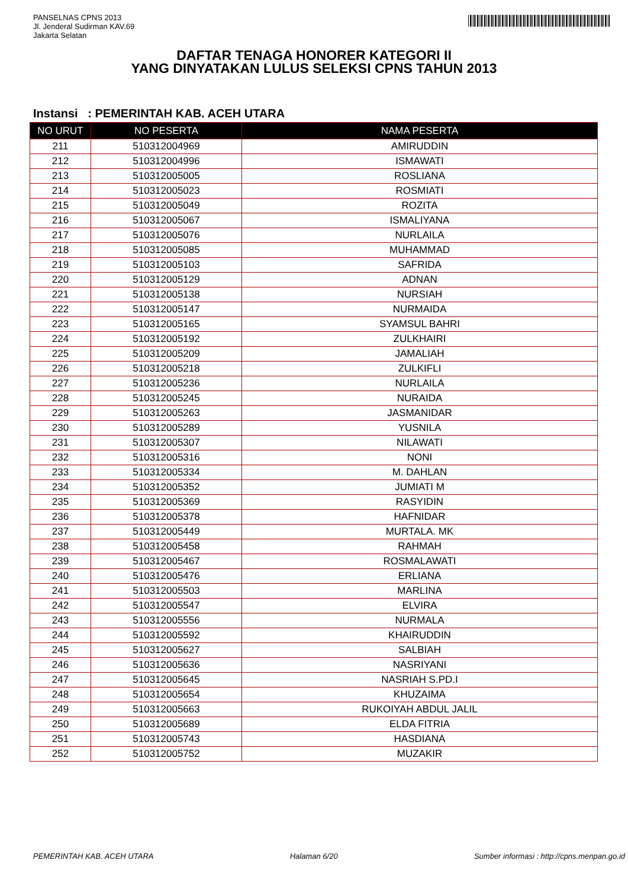PANSELNAS CPNS 2013
Jl. Jenderal Sudirman KAV.69
Jakarta Selatan
DAFTAR TENAGA HONORER KATEGORI II
YANG DINYATAKAN LULUS SELEKSI CPNS TAHUN 2013
Instansi : PEMERINTAH KAB. ACEH UTARA
| NO URUT | NO PESERTA | NAMA PESERTA |
| --- | --- | --- |
| 211 | 510312004969 | AMIRUDDIN |
| 212 | 510312004996 | ISMAWATI |
| 213 | 510312005005 | ROSLIANA |
| 214 | 510312005023 | ROSMIATI |
| 215 | 510312005049 | ROZITA |
| 216 | 510312005067 | ISMALIYANA |
| 217 | 510312005076 | NURLAILA |
| 218 | 510312005085 | MUHAMMAD |
| 219 | 510312005103 | SAFRIDA |
| 220 | 510312005129 | ADNAN |
| 221 | 510312005138 | NURSIAH |
| 222 | 510312005147 | NURMAIDA |
| 223 | 510312005165 | SYAMSUL BAHRI |
| 224 | 510312005192 | ZULKHAIRI |
| 225 | 510312005209 | JAMALIAH |
| 226 | 510312005218 | ZULKIFLI |
| 227 | 510312005236 | NURLAILA |
| 228 | 510312005245 | NURAIDA |
| 229 | 510312005263 | JASMANIDAR |
| 230 | 510312005289 | YUSNILA |
| 231 | 510312005307 | NILAWATI |
| 232 | 510312005316 | NONI |
| 233 | 510312005334 | M. DAHLAN |
| 234 | 510312005352 | JUMIATI M |
| 235 | 510312005369 | RASYIDIN |
| 236 | 510312005378 | HAFNIDAR |
| 237 | 510312005449 | MURTALA. MK |
| 238 | 510312005458 | RAHMAH |
| 239 | 510312005467 | ROSMALAWATI |
| 240 | 510312005476 | ERLIANA |
| 241 | 510312005503 | MARLINA |
| 242 | 510312005547 | ELVIRA |
| 243 | 510312005556 | NURMALA |
| 244 | 510312005592 | KHAIRUDDIN |
| 245 | 510312005627 | SALBIAH |
| 246 | 510312005636 | NASRIYANI |
| 247 | 510312005645 | NASRIAH S.PD.I |
| 248 | 510312005654 | KHUZAIMA |
| 249 | 510312005663 | RUKOIYAH ABDUL JALIL |
| 250 | 510312005689 | ELDA FITRIA |
| 251 | 510312005743 | HASDIANA |
| 252 | 510312005752 | MUZAKIR |
PEMERINTAH KAB. ACEH UTARA Halaman 6/20 Sumber informasi : http://cpns.menpan.go.id